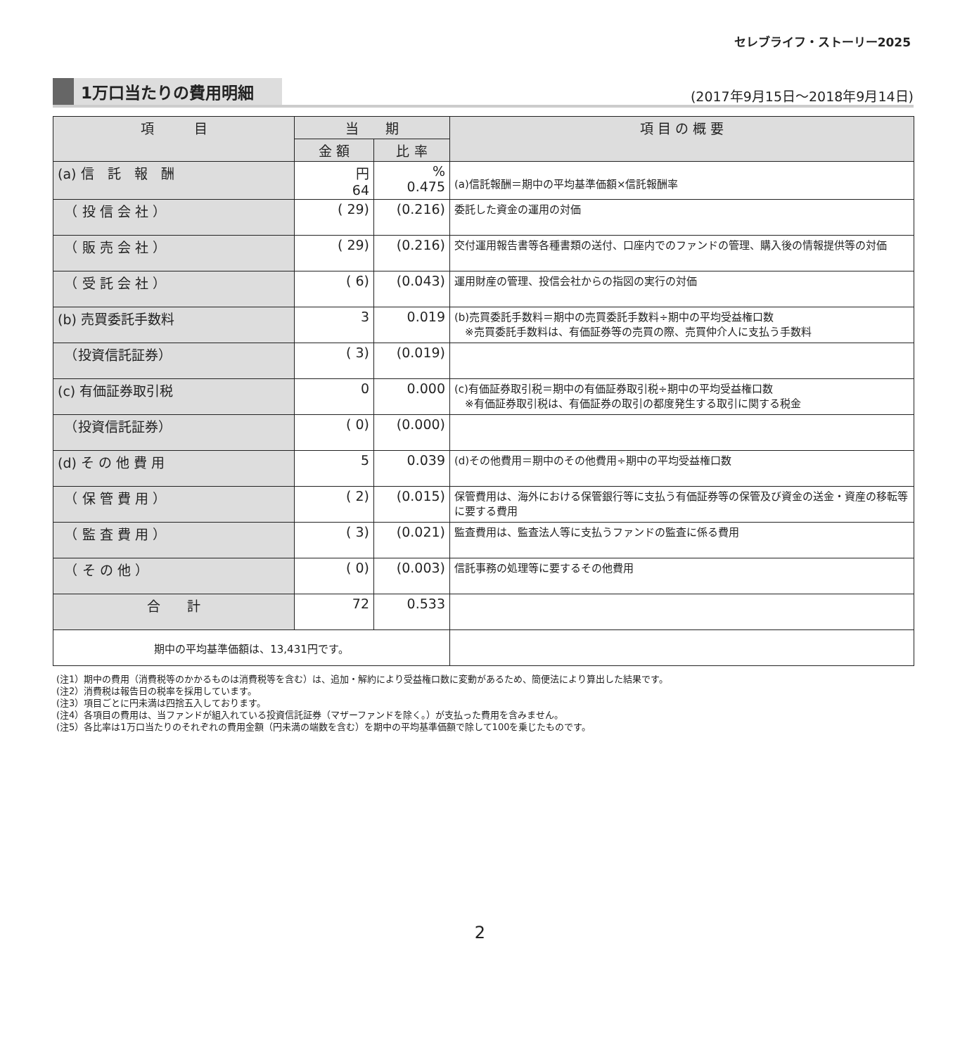セレブライフ・ストーリー2025
1万口当たりの費用明細
(2017年9月15日～2018年9月14日)
| 項 目 | 当 期 | | 項 目 の 概 要 |
| --- | --- | --- | --- |
| | 金 額 | 比 率 | |
| (a) 信 託 報 酬 | 円 64 | % 0.475 | (a)信託報酬＝期中の平均基準価額×信託報酬率 |
| （ 投 信 会 社 ） | ( 29) | (0.216) | 委託した資金の運用の対価 |
| （ 販 売 会 社 ） | ( 29) | (0.216) | 交付運用報告書等各種書類の送付、口座内でのファンドの管理、購入後の情報提供等の対価 |
| （ 受 託 会 社 ） | ( 6) | (0.043) | 運用財産の管理、投信会社からの指図の実行の対価 |
| (b) 売買委託手数料 | 3 | 0.019 | (b)売買委託手数料＝期中の売買委託手数料÷期中の平均受益権口数 ※売買委託手数料は、有価証券等の売買の際、売買仲介人に支払う手数料 |
| （投資信託証券） | ( 3) | (0.019) | |
| (c) 有価証券取引税 | 0 | 0.000 | (c)有価証券取引税＝期中の有価証券取引税÷期中の平均受益権口数 ※有価証券取引税は、有価証券の取引の都度発生する取引に関する税金 |
| （投資信託証券） | ( 0) | (0.000) | |
| (d) そ の 他 費 用 | 5 | 0.039 | (d)その他費用＝期中のその他費用÷期中の平均受益権口数 |
| （ 保 管 費 用 ） | ( 2) | (0.015) | 保管費用は、海外における保管銀行等に支払う有価証券等の保管及び資金の送金・資産の移転等に要する費用 |
| （ 監 査 費 用 ） | ( 3) | (0.021) | 監査費用は、監査法人等に支払うファンドの監査に係る費用 |
| （ そ の 他 ） | ( 0) | (0.003) | 信託事務の処理等に要するその他費用 |
| 合 計 | 72 | 0.533 | |
| 期中の平均基準価額は、13,431円です。 | | | |
(注1）期中の費用（消費税等のかかるものは消費税等を含む）は、追加・解約により受益権口数に変動があるため、簡便法により算出した結果です。
(注2）消費税は報告日の税率を採用しています。
(注3）項目ごとに円未満は四捨五入しております。
(注4）各項目の費用は、当ファンドが組入れている投資信託証券（マザーファンドを除く。）が支払った費用を含みません。
(注5）各比率は1万口当たりのそれぞれの費用金額（円未満の端数を含む）を期中の平均基準価額で除して100を乗じたものです。
2